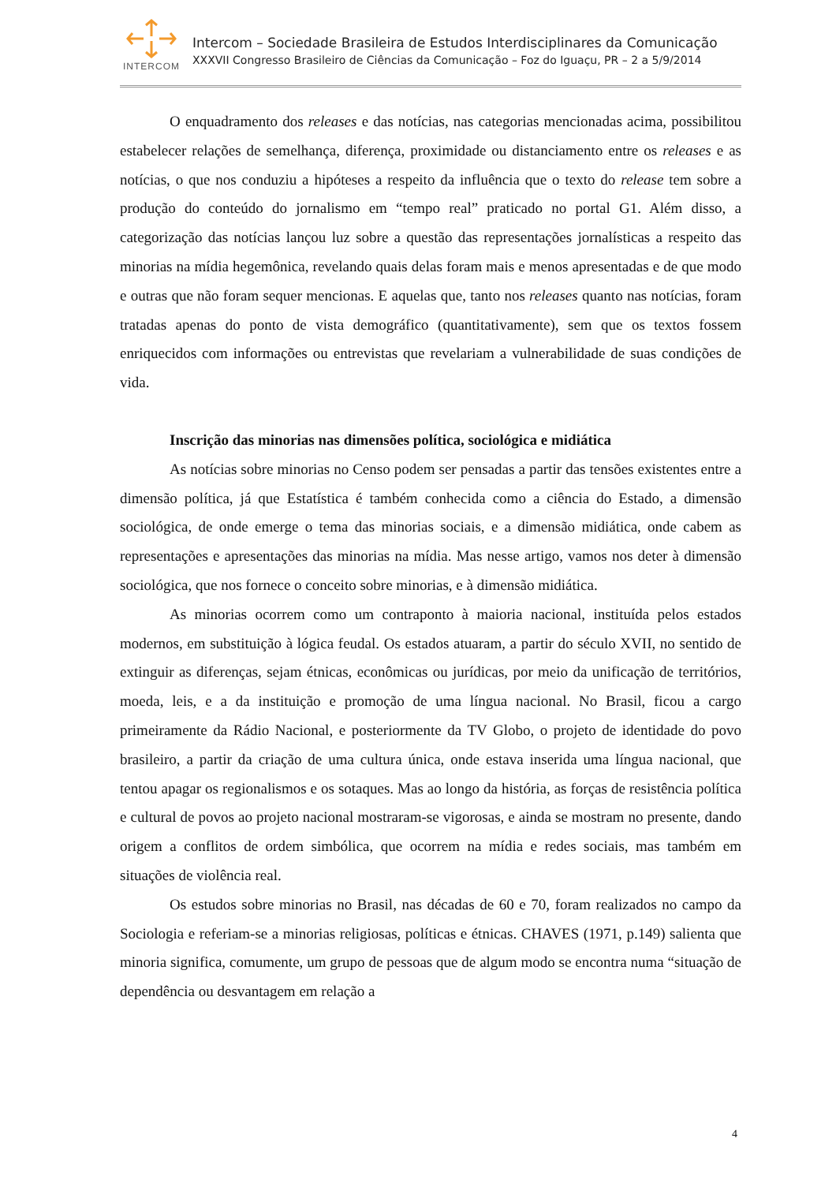INTERCOM
Intercom – Sociedade Brasileira de Estudos Interdisciplinares da Comunicação
XXXVII Congresso Brasileiro de Ciências da Comunicação – Foz do Iguaçu, PR – 2 a 5/9/2014
O enquadramento dos releases e das notícias, nas categorias mencionadas acima, possibilitou estabelecer relações de semelhança, diferença, proximidade ou distanciamento entre os releases e as notícias, o que nos conduziu a hipóteses a respeito da influência que o texto do release tem sobre a produção do conteúdo do jornalismo em “tempo real” praticado no portal G1. Além disso, a categorização das notícias lançou luz sobre a questão das representações jornalísticas a respeito das minorias na mídia hegemônica, revelando quais delas foram mais e menos apresentadas e de que modo e outras que não foram sequer mencionas. E aquelas que, tanto nos releases quanto nas notícias, foram tratadas apenas do ponto de vista demográfico (quantitativamente), sem que os textos fossem enriquecidos com informações ou entrevistas que revelariam a vulnerabilidade de suas condições de vida.
Inscrição das minorias nas dimensões política, sociológica e midiática
As notícias sobre minorias no Censo podem ser pensadas a partir das tensões existentes entre a dimensão política, já que Estatística é também conhecida como a ciência do Estado, a dimensão sociológica, de onde emerge o tema das minorias sociais, e a dimensão midiática, onde cabem as representações e apresentações das minorias na mídia. Mas nesse artigo, vamos nos deter à dimensão sociológica, que nos fornece o conceito sobre minorias, e à dimensão midiática.
As minorias ocorrem como um contraponto à maioria nacional, instituída pelos estados modernos, em substituição à lógica feudal. Os estados atuaram, a partir do século XVII, no sentido de extinguir as diferenças, sejam étnicas, econômicas ou jurídicas, por meio da unificação de territórios, moeda, leis, e a da instituição e promoção de uma língua nacional. No Brasil, ficou a cargo primeiramente da Rádio Nacional, e posteriormente da TV Globo, o projeto de identidade do povo brasileiro, a partir da criação de uma cultura única, onde estava inserida uma língua nacional, que tentou apagar os regionalismos e os sotaques. Mas ao longo da história, as forças de resistência política e cultural de povos ao projeto nacional mostraram-se vigorosas, e ainda se mostram no presente, dando origem a conflitos de ordem simbólica, que ocorrem na mídia e redes sociais, mas também em situações de violência real.
Os estudos sobre minorias no Brasil, nas décadas de 60 e 70, foram realizados no campo da Sociologia e referiam-se a minorias religiosas, políticas e étnicas. CHAVES (1971, p.149) salienta que minoria significa, comumente, um grupo de pessoas que de algum modo se encontra numa “situação de dependência ou desvantagem em relação a
4